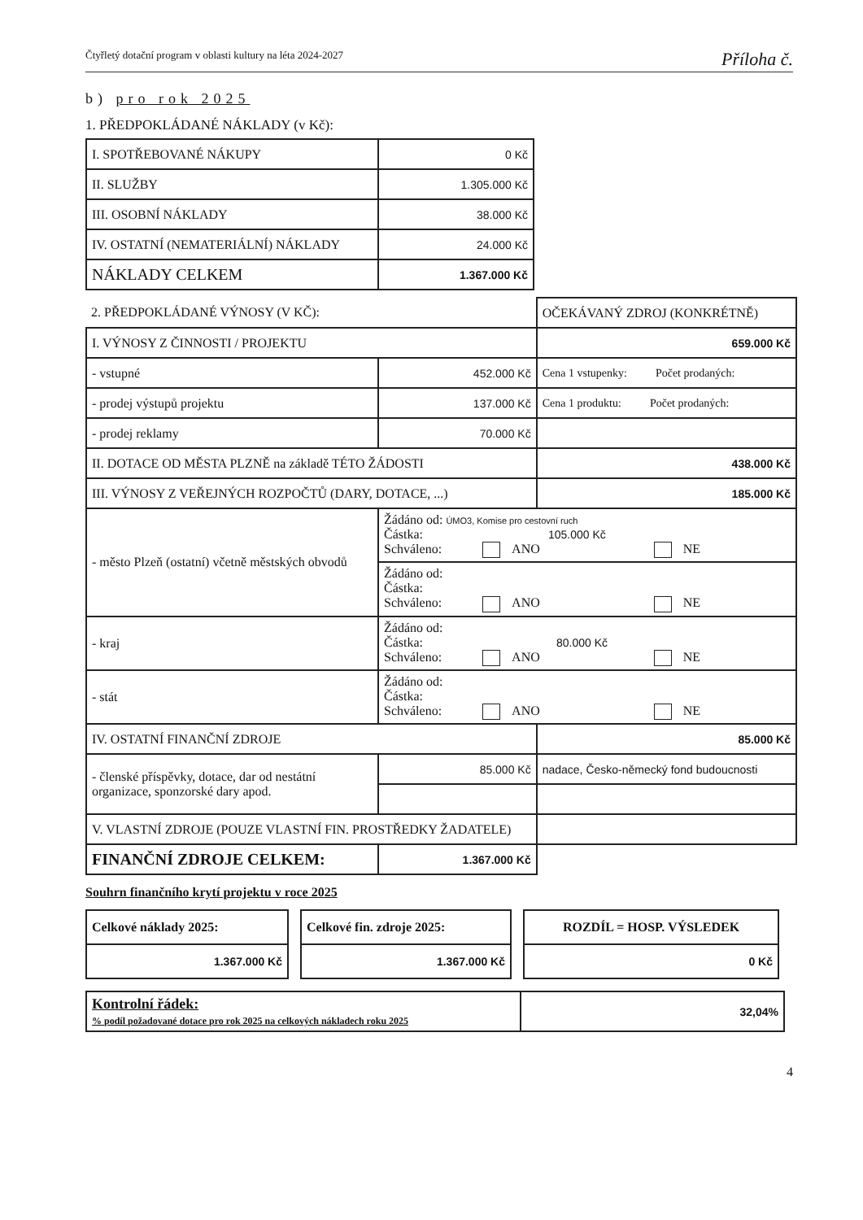Čtyřletý dotační program v oblasti kultury na léta 2024-2027 Příloha č.
b) pro rok 2025
1. PŘEDPOKLÁDANÉ NÁKLADY (v Kč):
| I. SPOTŘEBOVANÉ NÁKUPY | 0 Kč |
| II. SLUŽBY | 1.305.000 Kč |
| III. OSOBNÍ NÁKLADY | 38.000 Kč |
| IV. OSTATNÍ (NEMATERIÁLNÍ) NÁKLADY | 24.000 Kč |
| NÁKLADY CELKEM | 1.367.000 Kč |
| 2. PŘEDPOKLÁDANÉ VÝNOSY (V KČ): | | OČEKÁVANÝ ZDROJ (KONKRÉTNĚ) |
| I. VÝNOSY Z ČINNOSTI / PROJEKTU | | 659.000 Kč |
| - vstupné | 452.000 Kč | Cena 1 vstupenky: Počet prodaných: |
| - prodej výstupů projektu | 137.000 Kč | Cena 1 produktu: Počet prodaných: |
| - prodej reklamy | 70.000 Kč | |
| II. DOTACE OD MĚSTA PLZNĚ na základě TÉTO ŽÁDOSTI | | 438.000 Kč |
| III. VÝNOSY Z VEŘEJNÝCH ROZPOČTŮ (DARY, DOTACE, ...) | | 185.000 Kč |
| - město Plzeň (ostatní) včetně městských obvodů | Žádáno od: ÚMO3, Komise pro cestovní ruch Částka: 105.000 Kč Schváleno: ANO NE | |
| | Žádáno od: Částka: Schváleno: ANO NE | |
| - kraj | Žádáno od: Částka: 80.000 Kč Schváleno: ANO NE | |
| - stát | Žádáno od: Částka: Schváleno: ANO NE | |
| IV. OSTATNÍ FINANČNÍ ZDROJE | | 85.000 Kč |
| - členské příspěvky, dotace, dar od nestátní organizace, sponzorské dary apod. | 85.000 Kč | nadace, Česko-německý fond budoucnosti |
| V. VLASTNÍ ZDROJE (POUZE VLASTNÍ FIN. PROSTŘEDKY ŽADATELE) | | |
| FINANČNÍ ZDROJE CELKEM: | 1.367.000 Kč | |
Souhrn finančního krytí projektu v roce 2025
| Celkové náklady 2025: |
| 1.367.000 Kč |
| Celkové fin. zdroje 2025: |
| 1.367.000 Kč |
| ROZDÍL = HOSP. VÝSLEDEK |
| 0 Kč |
| Kontrolní řádek: % podíl požadované dotace pro rok 2025 na celkových nákladech roku 2025 | 32,04% |
4